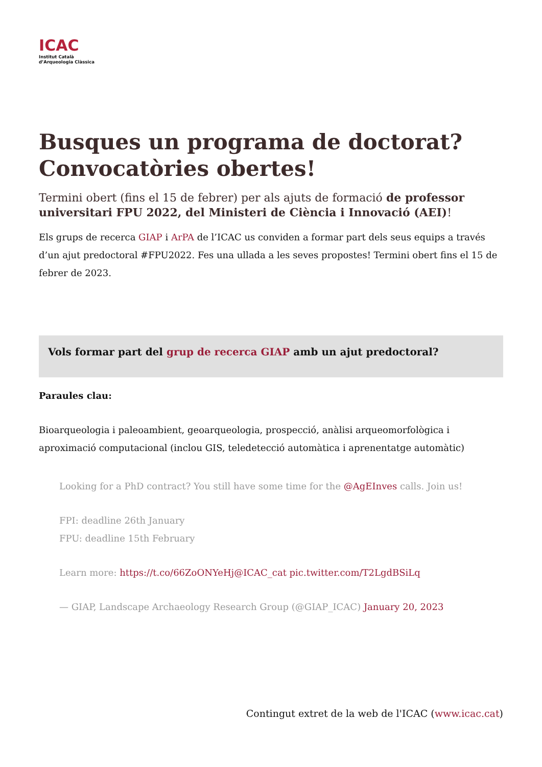ICAC
Institut Català
d’Arqueologia Clàssica
Busques un programa de doctorat? Convocatòries obertes!
Termini obert (fins el 15 de febrer) per als ajuts de formació de professor universitari FPU 2022, del Ministeri de Ciència i Innovació (AEI)!
Els grups de recerca GIAP i ArPA de l’ICAC us conviden a formar part dels seus equips a través d’un ajut predoctoral #FPU2022. Fes una ullada a les seves propostes! Termini obert fins el 15 de febrer de 2023.
Vols formar part del grup de recerca GIAP amb un ajut predoctoral?
Paraules clau:
Bioarqueologia i paleoambient, geoarqueologia, prospecció, anàlisi arqueomorfològica i aproximació computacional (inclou GIS, teledetecció automàtica i aprenentatge automàtic)
Looking for a PhD contract? You still have some time for the @AgEInves calls. Join us!
FPI: deadline 26th January
FPU: deadline 15th February
Learn more: https://t.co/66ZoONYeHj@ICAC_cat pic.twitter.com/T2LgdBSiLq
— GIAP, Landscape Archaeology Research Group (@GIAP_ICAC) January 20, 2023
Contingut extret de la web de l'ICAC (www.icac.cat)